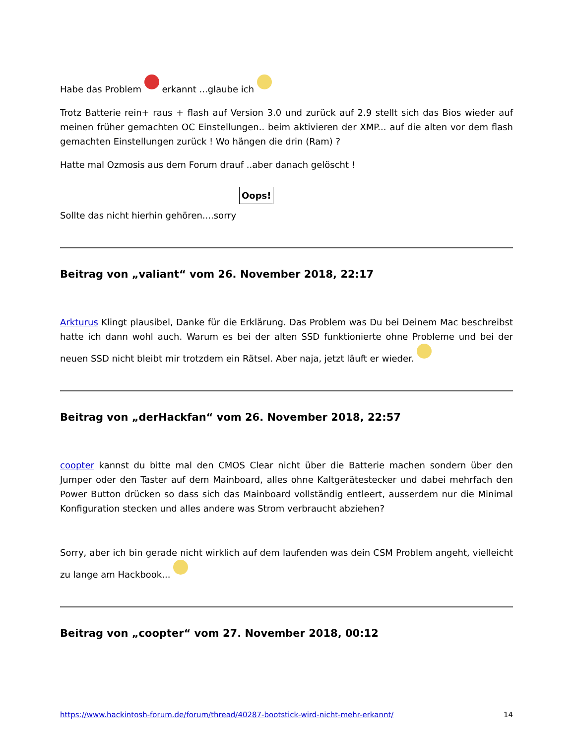Habe das Problem erkannt ...glaube ich
Trotz Batterie rein+ raus + flash auf Version 3.0 und zurück auf 2.9 stellt sich das Bios wieder auf meinen früher gemachten OC Einstellungen.. beim aktivieren der XMP... auf die alten vor dem flash gemachten Einstellungen zurück ! Wo hängen die drin (Ram) ?
Hatte mal Ozmosis aus dem Forum drauf ..aber danach gelöscht !
Sollte das nicht hierhin gehören....sorry Oops!
Beitrag von „valiant“ vom 26. November 2018, 22:17
Arkturus Klingt plausibel, Danke für die Erklärung. Das Problem was Du bei Deinem Mac beschreibst hatte ich dann wohl auch. Warum es bei der alten SSD funktionierte ohne Probleme und bei der neuen SSD nicht bleibt mir trotzdem ein Rätsel. Aber naja, jetzt läuft er wieder.
Beitrag von „derHackfan“ vom 26. November 2018, 22:57
coopter kannst du bitte mal den CMOS Clear nicht über die Batterie machen sondern über den Jumper oder den Taster auf dem Mainboard, alles ohne Kaltgerätestecker und dabei mehrfach den Power Button drücken so dass sich das Mainboard vollständig entleert, ausserdem nur die Minimal Konfiguration stecken und alles andere was Strom verbraucht abziehen?
Sorry, aber ich bin gerade nicht wirklich auf dem laufenden was dein CSM Problem angeht, vielleicht zu lange am Hackbook...
Beitrag von „coopter“ vom 27. November 2018, 00:12
https://www.hackintosh-forum.de/forum/thread/40287-bootstick-wird-nicht-mehr-erkannt/ 14